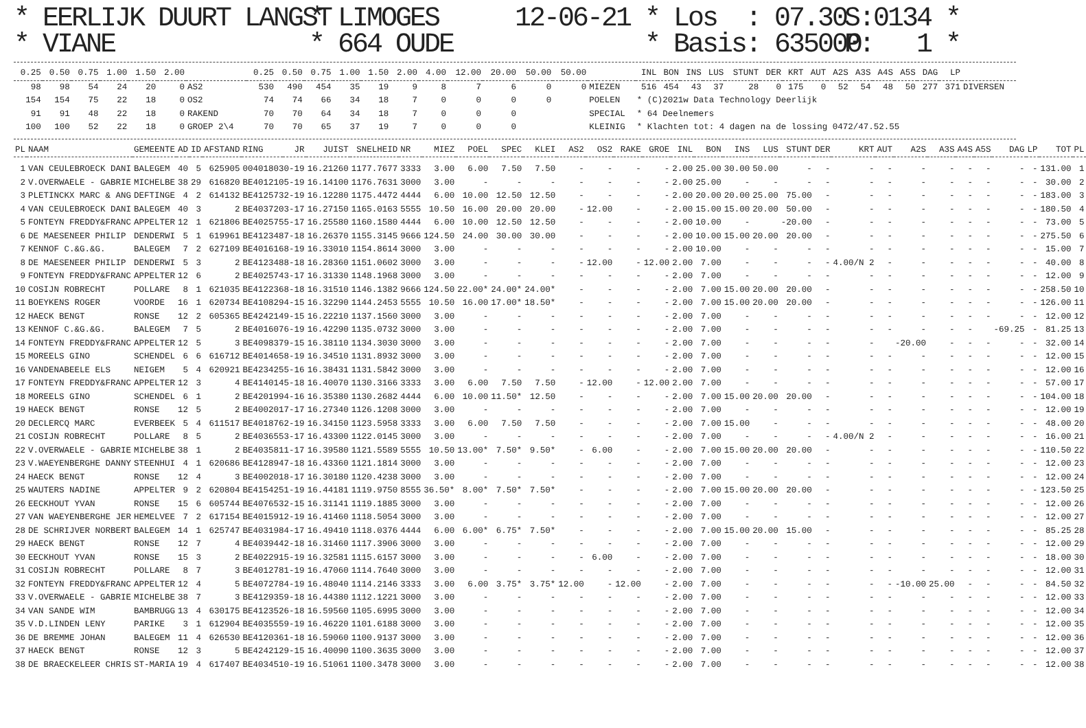* EERLIJK DUURT LANGST * VIANE
* LIMOGES * 664 OUDE
12-06-21 * Los : 07.30 * Basis: 635000
S:0134 * P: 1 *
| 0.25 | 0.50 | 0.75 | 1.00 | 1.50 | 2.00 | | 0.25 | 0.50 | 0.75 | 1.00 | 1.50 | 2.00 | 4.00 | 12.00 | 20.00 | 50.00 | 50.00 | | INL | BON | INS | LUS | STUNT | DER | KRT | AUT | A2S | A3S | A4S | A5S | DAG | LP | |
| --- | --- | --- | --- | --- | --- | --- | --- | --- | --- | --- | --- | --- | --- | --- | --- | --- | --- | --- | --- | --- | --- | --- | --- | --- | --- | --- | --- | --- | --- | --- | --- | --- | --- |
| 98 | 98 | 54 | 24 | 20 | 0 | AS2 | 530 | 490 | 454 | 35 | 19 | 9 | 8 | 7 | 6 | 0 | 0 | MIEZEN | 516 | 454 | 43 | 37 | 28 | 0 | 175 | 0 | 52 | 54 | 48 | 50 | 277 | 371 | DIVERSEN |
| 154 | 154 | 75 | 22 | 18 | 0 | OS2 | 74 | 74 | 66 | 34 | 18 | 7 | 0 | 0 | 0 | 0 | | POELEN | * (C)2021w Data Technology Deerlijk | | | | | | | | | | | | | | |
| 91 | 91 | 48 | 22 | 18 | 0 | RAKEND | 70 | 70 | 64 | 34 | 18 | 7 | 0 | 0 | 0 | | | SPECIAL | * 64 Deelnemers | | | | | | | | | | | | | | |
| 100 | 100 | 52 | 22 | 18 | 0 | GROEP 2\4 | 70 | 70 | 65 | 37 | 19 | 7 | 0 | 0 | 0 | | | KLEINIG | * Klachten tot: 4 dagen na de lossing 0472/47.52.55 | | | | | | | | | | | | | | |
| PL | NAAM | GEMEENTE | AD | ID | AFSTAND | RING | JR | JUIST | SNELHEID | NR | MIEZ | POEL | SPEC | KLEI | AS2 | OS2 | RAKE | GROE | INL | BON | INS | LUS | STUNT | DER | KRT | AUT | A2S | A3S | A4S | A5S | DAG | LP | TOT | PL |
| --- | --- | --- | --- | --- | --- | --- | --- | --- | --- | --- | --- | --- | --- | --- | --- | --- | --- | --- | --- | --- | --- | --- | --- | --- | --- | --- | --- | --- | --- | --- | --- | --- | --- | --- |
| 1 | VAN CEULEBROECK DANI | BALEGEM | 40 | 5 | 625905 | 004018030-19 | | 16.21260 | 1177.7677 | 3333 | 3.00 | 6.00 | 7.50 | 7.50 | - | - | - | - | 2.00 | 25.00 | 30.00 | 50.00 | - | - | - | - | - | - | - | - | - | - | 131.00 | 1 |
| 2 | V.OVERWAELE - GABRIE | MICHELBE | 38 | 29 | 616820 | BE4012105-19 | | 16.14100 | 1176.7631 | 3000 | 3.00 | - | - | - | - | - | - | - | 2.00 | 25.00 | - | - | - | - | - | - | - | - | - | - | - | - | 30.00 | 2 |
| 3 | PLETINCKX MARC & ANG | DEFTINGE | 4 | 2 | 614132 | BE4125732-19 | | 16.12280 | 1175.4472 | 4444 | 6.00 | 10.00 | 12.50 | 12.50 | - | - | - | - | 2.00 | 20.00 | 20.00 | 25.00 | 75.00 | - | - | - | - | - | - | - | - | - | 183.00 | 3 |
| 4 | VAN CEULEBROECK DANI | BALEGEM | 40 | 3 | 2 | BE4037203-17 | | 16.27150 | 1165.0163 | 5555 | 10.50 | 16.00 | 20.00 | 20.00 | - | 12.00 | - | - | 2.00 | 15.00 | 15.00 | 20.00 | 50.00 | - | - | - | - | - | - | - | - | - | 180.50 | 4 |
| 5 | FONTEYN FREDDY&FRANC | APPELTER | 12 | 1 | 621806 | BE4025755-17 | | 16.25580 | 1160.1580 | 4444 | 6.00 | 10.00 | 12.50 | 12.50 | - | - | - | - | 2.00 | 10.00 | - | | -20.00 | - | - | - | - | - | - | - | - | - | 73.00 | 5 |
| 6 | DE MAESENEER PHILIP | DENDERWI | 5 | 1 | 619961 | BE4123487-18 | | 16.26370 | 1155.3145 | 9666 | 124.50 | 24.00 | 30.00 | 30.00 | - | - | - | - | 2.00 | 10.00 | 15.00 | 20.00 | 20.00 | - | - | - | - | - | - | - | - | - | 275.50 | 6 |
| 7 | KENNOF C.&G.&G. | BALEGEM | 7 | 2 | 627109 | BE4016168-19 | | 16.33010 | 1154.8614 | 3000 | 3.00 | - | - | - | - | - | - | - | 2.00 | 10.00 | - | - | - | - | - | - | - | - | - | - | - | - | 15.00 | 7 |
| 8 | DE MAESENEER PHILIP | DENDERWI | 5 | 3 | 2 | BE4123488-18 | | 16.28360 | 1151.0602 | 3000 | 3.00 | - | - | - | - | 12.00 | - | 12.00 | 2.00 | 7.00 | - | - | - | - | 4.00/N 2 | - | - | - | - | - | - | - | 40.00 | 8 |
| 9 | FONTEYN FREDDY&FRANC | APPELTER | 12 | 6 | 2 | BE4025743-17 | | 16.31330 | 1148.1968 | 3000 | 3.00 | - | - | - | - | - | - | - | 2.00 | 7.00 | - | - | - | - | - | - | - | - | - | - | - | - | 12.00 | 9 |
| 10 | COSIJN ROBRECHT | POLLARE | 8 | 1 | 621035 | BE4122368-18 | | 16.31510 | 1146.1382 | 9666 | 124.50 | 22.00* | 24.00* | 24.00* | - | - | - | - | 2.00 | 7.00 | 15.00 | 20.00 | 20.00 | - | - | - | - | - | - | - | - | - | 258.50 | 10 |
| 11 | BOEYKENS ROGER | VOORDE | 16 | 1 | 620734 | BE4108294-15 | | 16.32290 | 1144.2453 | 5555 | 10.50 | 16.00 | 17.00* | 18.50* | - | - | - | - | 2.00 | 7.00 | 15.00 | 20.00 | 20.00 | - | - | - | - | - | - | - | - | - | 126.00 | 11 |
| 12 | HAECK BENGT | RONSE | 12 | 2 | 605365 | BE4242149-15 | | 16.22210 | 1137.1560 | 3000 | 3.00 | - | - | - | - | - | - | - | 2.00 | 7.00 | - | - | - | - | - | - | - | - | - | - | - | - | 12.00 | 12 |
| 13 | KENNOF C.&G.&G. | BALEGEM | 7 | 5 | 2 | BE4016076-19 | | 16.42290 | 1135.0732 | 3000 | 3.00 | - | - | - | - | - | - | - | 2.00 | 7.00 | - | - | - | - | - | - | - | - | - | | -69.25 | - | 81.25 | 13 |
| 14 | FONTEYN FREDDY&FRANC | APPELTER | 12 | 5 | 3 | BE4098379-15 | | 16.38110 | 1134.3030 | 3000 | 3.00 | - | - | - | - | - | - | - | 2.00 | 7.00 | - | - | - | - | - | | -20.00 | - | - | - | - | - | 32.00 | 14 |
| 15 | MOREELS GINO | SCHENDEL | 6 | 6 | 616712 | BE4014658-19 | | 16.34510 | 1131.8932 | 3000 | 3.00 | - | - | - | - | - | - | - | 2.00 | 7.00 | - | - | - | - | - | - | - | - | - | - | - | - | 12.00 | 15 |
| 16 | VANDENABEELE ELS | NEIGEM | 5 | 4 | 620921 | BE4234255-16 | | 16.38431 | 1131.5842 | 3000 | 3.00 | - | - | - | - | - | - | - | 2.00 | 7.00 | - | - | - | - | - | - | - | - | - | - | - | - | 12.00 | 16 |
| 17 | FONTEYN FREDDY&FRANC | APPELTER | 12 | 3 | 4 | BE4140145-18 | | 16.40070 | 1130.3166 | 3333 | 3.00 | 6.00 | 7.50 | 7.50 | - | 12.00 | - | 12.00 | 2.00 | 7.00 | - | - | - | - | - | - | - | - | - | - | - | - | 57.00 | 17 |
| 18 | MOREELS GINO | SCHENDEL | 6 | 1 | 2 | BE4201994-16 | | 16.35380 | 1130.2682 | 4444 | 6.00 | 10.00 | 11.50* | 12.50 | - | - | - | - | 2.00 | 7.00 | 15.00 | 20.00 | 20.00 | - | - | - | - | - | - | - | - | - | 104.00 | 18 |
| 19 | HAECK BENGT | RONSE | 12 | 5 | 2 | BE4002017-17 | | 16.27340 | 1126.1208 | 3000 | 3.00 | - | - | - | - | - | - | - | 2.00 | 7.00 | - | - | - | - | - | - | - | - | - | - | - | - | 12.00 | 19 |
| 20 | DECLERCQ MARC | EVERBEEK | 5 | 4 | 611517 | BE4018762-19 | | 16.34150 | 1123.5958 | 3333 | 3.00 | 6.00 | 7.50 | 7.50 | - | - | - | - | 2.00 | 7.00 | 15.00 | - | - | - | - | - | - | - | - | - | - | - | 48.00 | 20 |
| 21 | COSIJN ROBRECHT | POLLARE | 8 | 5 | 2 | BE4036553-17 | | 16.43300 | 1122.0145 | 3000 | 3.00 | - | - | - | - | - | - | - | 2.00 | 7.00 | - | - | - | - | 4.00/N 2 | - | - | - | - | - | - | - | 16.00 | 21 |
| 22 | V.OVERWAELE - GABRIE | MICHELBE | 38 | 1 | 2 | BE4035811-17 | | 16.39580 | 1121.5589 | 5555 | 10.50 | 13.00* | 7.50* | 9.50* | - | 6.00 | - | - | 2.00 | 7.00 | 15.00 | 20.00 | 20.00 | - | - | - | - | - | - | - | - | - | 110.50 | 22 |
| 23 | V.WAEYENBERGHE DANNY | STEENHUI | 4 | 1 | 620686 | BE4128947-18 | | 16.43360 | 1121.1814 | 3000 | 3.00 | - | - | - | - | - | - | - | 2.00 | 7.00 | - | - | - | - | - | - | - | - | - | - | - | - | 12.00 | 23 |
| 24 | HAECK BENGT | RONSE | 12 | 4 | 3 | BE4002018-17 | | 16.30180 | 1120.4238 | 3000 | 3.00 | - | - | - | - | - | - | - | 2.00 | 7.00 | - | - | - | - | - | - | - | - | - | - | - | - | 12.00 | 24 |
| 25 | WAUTERS NADINE | APPELTER | 9 | 2 | 620804 | BE4154251-19 | | 16.44181 | 1119.9750 | 8555 | 36.50* | 8.00* | 7.50* | 7.50* | - | - | - | - | 2.00 | 7.00 | 15.00 | 20.00 | 20.00 | - | - | - | - | - | - | - | - | - | 123.50 | 25 |
| 26 | EECKHOUT YVAN | RONSE | 15 | 6 | 605744 | BE4076532-15 | | 16.31141 | 1119.1885 | 3000 | 3.00 | - | - | - | - | - | - | - | 2.00 | 7.00 | - | - | - | - | - | - | - | - | - | - | - | - | 12.00 | 26 |
| 27 | VAN WAEYENBERGHE JER | HEMELVEE | 7 | 2 | 617154 | BE4015912-19 | | 16.41460 | 1118.5054 | 3000 | 3.00 | - | - | - | - | - | - | - | 2.00 | 7.00 | - | - | - | - | - | - | - | - | - | - | - | - | 12.00 | 27 |
| 28 | DE SCHRIJVER NORBERT | BALEGEM | 14 | 1 | 625747 | BE4031984-17 | | 16.49410 | 1118.0376 | 4444 | 6.00 | 6.00* | 6.75* | 7.50* | - | - | - | - | 2.00 | 7.00 | 15.00 | 20.00 | 15.00 | - | - | - | - | - | - | - | - | - | 85.25 | 28 |
| 29 | HAECK BENGT | RONSE | 12 | 7 | 4 | BE4039442-18 | | 16.31460 | 1117.3906 | 3000 | 3.00 | - | - | - | - | - | - | - | 2.00 | 7.00 | - | - | - | - | - | - | - | - | - | - | - | - | 12.00 | 29 |
| 30 | EECKHOUT YVAN | RONSE | 15 | 3 | 2 | BE4022915-19 | | 16.32581 | 1115.6157 | 3000 | 3.00 | - | - | - | - | 6.00 | - | - | 2.00 | 7.00 | - | - | - | - | - | - | - | - | - | - | - | - | 18.00 | 30 |
| 31 | COSIJN ROBRECHT | POLLARE | 8 | 7 | 3 | BE4012781-19 | | 16.47060 | 1114.7640 | 3000 | 3.00 | - | - | - | - | - | - | - | 2.00 | 7.00 | - | - | - | - | - | - | - | - | - | - | - | - | 12.00 | 31 |
| 32 | FONTEYN FREDDY&FRANC | APPELTER | 12 | 4 | 5 | BE4072784-19 | | 16.48040 | 1114.2146 | 3333 | 3.00 | 6.00 | 3.75* | 3.75* | 12.00 | - | 12.00 | - | 2.00 | 7.00 | - | - | - | - | - | - | -10.00 | 25.00 | - | - | - | - | 84.50 | 32 |
| 33 | V.OVERWAELE - GABRIE | MICHELBE | 38 | 7 | 3 | BE4129359-18 | | 16.44380 | 1112.1221 | 3000 | 3.00 | - | - | - | - | - | - | - | 2.00 | 7.00 | - | - | - | - | - | - | - | - | - | - | - | - | 12.00 | 33 |
| 34 | VAN SANDE WIM | BAMBRUGG | 13 | 4 | 630175 | BE4123526-18 | | 16.59560 | 1105.6995 | 3000 | 3.00 | - | - | - | - | - | - | - | 2.00 | 7.00 | - | - | - | - | - | - | - | - | - | - | - | - | 12.00 | 34 |
| 35 | V.D.LINDEN LENY | PARIKE | 3 | 1 | 612904 | BE4035559-19 | | 16.46220 | 1101.6188 | 3000 | 3.00 | - | - | - | - | - | - | - | 2.00 | 7.00 | - | - | - | - | - | - | - | - | - | - | - | - | 12.00 | 35 |
| 36 | DE BREMME JOHAN | BALEGEM | 11 | 4 | 626530 | BE4120361-18 | | 16.59060 | 1100.9137 | 3000 | 3.00 | - | - | - | - | - | - | - | 2.00 | 7.00 | - | - | - | - | - | - | - | - | - | - | - | - | 12.00 | 36 |
| 37 | HAECK BENGT | RONSE | 12 | 3 | 5 | BE4242129-15 | | 16.40090 | 1100.3635 | 3000 | 3.00 | - | - | - | - | - | - | - | 2.00 | 7.00 | - | - | - | - | - | - | - | - | - | - | - | - | 12.00 | 37 |
| 38 | DE BRAECKELEER CHRIS | ST-MARIA | 19 | 4 | 617407 | BE4034510-19 | | 16.51061 | 1100.3478 | 3000 | 3.00 | - | - | - | - | - | - | - | 2.00 | 7.00 | - | - | - | - | - | - | - | - | - | - | - | - | 12.00 | 38 |